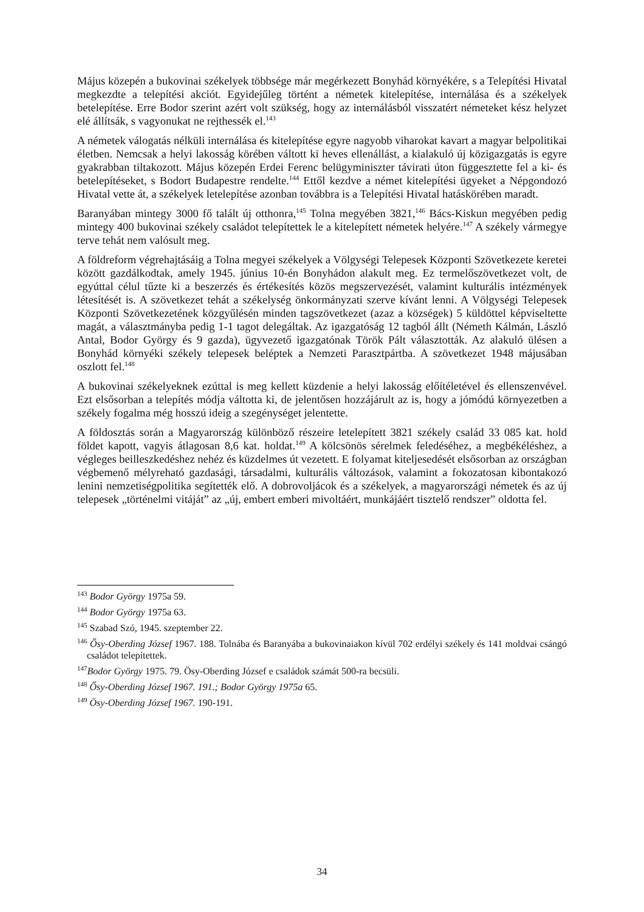Május közepén a bukovinai székelyek többsége már megérkezett Bonyhád környékére, s a Telepítési Hivatal megkezdte a telepítési akciót. Egyidejűleg történt a németek kitelepítése, internálása és a székelyek betelepítése. Erre Bodor szerint azért volt szükség, hogy az internálásból visszatért németeket kész helyzet elé állítsák, s vagyonukat ne rejthessék el.<sup>143</sup>
A németek válogatás nélküli internálása és kitelepítése egyre nagyobb viharokat kavart a magyar belpolitikai életben. Nemcsak a helyi lakosság körében váltott ki heves ellenállást, a kialakuló új közigazgatás is egyre gyakrabban tiltakozott. Május közepén Erdei Ferenc belügyminiszter távirati úton függesztette fel a ki- és betelepítéseket, s Bodort Budapestre rendelte.<sup>144</sup> Ettől kezdve a német kitelepítési ügyeket a Népgondozó Hivatal vette át, a székelyek letelepítése azonban továbbra is a Telepítési Hivatal hatáskörében maradt.
Baranyában mintegy 3000 fő talált új otthonra,<sup>145</sup> Tolna megyében 3821,<sup>146</sup> Bács-Kiskun megyében pedig mintegy 400 bukovinai székely családot telepítettek le a kitelepített németek helyére.<sup>147</sup> A székely vármegye terve tehát nem valósult meg.
A földreform végrehajtásáig a Tolna megyei székelyek a Völgységi Telepesek Központi Szövetkezete keretei között gazdálkodtak, amely 1945. június 10-én Bonyhádon alakult meg. Ez termelőszövetkezet volt, de egyúttal célul tűzte ki a beszerzés és értékesítés közös megszervezését, valamint kulturális intézmények létesítését is. A szövetkezet tehát a székelység önkormányzati szerve kívánt lenni. A Völgységi Telepesek Központi Szövetkezetének közgyűlésén minden tagszövetkezet (azaz a községek) 5 küldöttel képviseltette magát, a választmányba pedig 1-1 tagot delegáltak. Az igazgatóság 12 tagból állt (Németh Kálmán, László Antal, Bodor György és 9 gazda), ügyvezető igazgatónak Török Pált választották. Az alakuló ülésen a Bonyhád környéki székely telepesek beléptek a Nemzeti Parasztpártba. A szövetkezet 1948 májusában oszlott fel.<sup>148</sup>
A bukovinai székelyeknek ezúttal is meg kellett küzdenie a helyi lakosság előítéletével és ellenszenvével. Ezt elsősorban a telepítés módja váltotta ki, de jelentősen hozzájárult az is, hogy a jómódú környezetben a székely fogalma még hosszú ideig a szegénységet jelentette.
A földosztás során a Magyarország különböző részeire letelepített 3821 székely család 33 085 kat. hold földet kapott, vagyis átlagosan 8,6 kat. holdat.<sup>149</sup> A kölcsönös sérelmek feledéséhez, a megbékéléshez, a végleges beilleszkedéshez nehéz és küzdelmes út vezetett. E folyamat kiteljesedését elsősorban az országban végbemenő mélyreható gazdasági, társadalmi, kulturális változások, valamint a fokozatosan kibontakozó lenini nemzetiségpolitika segítették elő. A dobrovoljácok és a székelyek, a magyarországi németek és az új telepesek „történelmi vitáját” az „új, embert emberi mivoltáért, munkájáért tisztelő rendszer” oldotta fel.
<sup>143</sup> Bodor György 1975a 59.
<sup>144</sup> Bodor György 1975a 63.
<sup>145</sup> Szabad Szó, 1945. szeptember 22.
<sup>146</sup> Ősy-Oberding József 1967. 188. Tolnába és Baranyába a bukovinaiakon kívül 702 erdélyi székely és 141 moldvai csángó családot telepítettek.
<sup>147</sup> Bodor György 1975. 79. Ösy-Oberding József e családok számát 500-ra becsüli.
<sup>148</sup> Ősy-Oberding József 1967. 191.; Bodor György 1975a 65.
<sup>149</sup> Ösy-Oberding József 1967. 190-191.
34